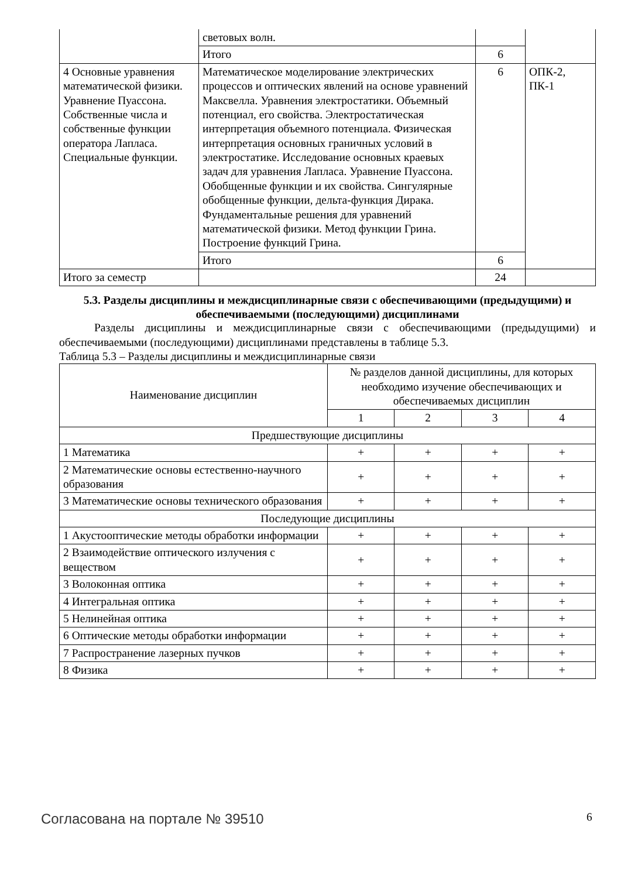| | световых волн. | | |
| | Итого | 6 | |
| 4 Основные уравнения математической физики. Уравнение Пуассона. Собственные числа и собственные функции оператора Лапласа. Специальные функции. | Математическое моделирование электрических процессов и оптических явлений на основе уравнений Максвелла. Уравнения электростатики. Объемный потенциал, его свойства. Электростатическая интерпретация объемного потенциала. Физическая интерпретация основных граничных условий в электростатике. Исследование основных краевых задач для уравнения Лапласа. Уравнение Пуассона. Обобщенные функции и их свойства. Сингулярные обобщенные функции, дельта-функция Дирака. Фундаментальные решения для уравнений математической физики. Метод функции Грина. Построение функций Грина. | 6 | ОПК-2, ПК-1 |
| | Итого | 6 | |
| Итого за семестр | | 24 | |
5.3. Разделы дисциплины и междисциплинарные связи с обеспечивающими (предыдущими) и обеспечиваемыми (последующими) дисциплинами
Разделы дисциплины и междисциплинарные связи с обеспечивающими (предыдущими) и обеспечиваемыми (последующими) дисциплинами представлены в таблице 5.3.
Таблица 5.3 – Разделы дисциплины и междисциплинарные связи
| Наименование дисциплин | № разделов данной дисциплины, для которых необходимо изучение обеспечивающих и обеспечиваемых дисциплин | | | |
| --- | --- | --- | --- | --- |
| | 1 | 2 | 3 | 4 |
| Предшествующие дисциплины | | | | |
| 1 Математика | + | + | + | + |
| 2 Математические основы естественно-научного образования | + | + | + | + |
| 3 Математические основы технического образования | + | + | + | + |
| Последующие дисциплины | | | | |
| 1 Акустооптические методы обработки информации | + | + | + | + |
| 2 Взаимодействие оптического излучения с веществом | + | + | + | + |
| 3 Волоконная оптика | + | + | + | + |
| 4 Интегральная оптика | + | + | + | + |
| 5 Нелинейная оптика | + | + | + | + |
| 6 Оптические методы обработки информации | + | + | + | + |
| 7 Распространение лазерных пучков | + | + | + | + |
| 8 Физика | + | + | + | + |
Согласована на портале № 39510 6